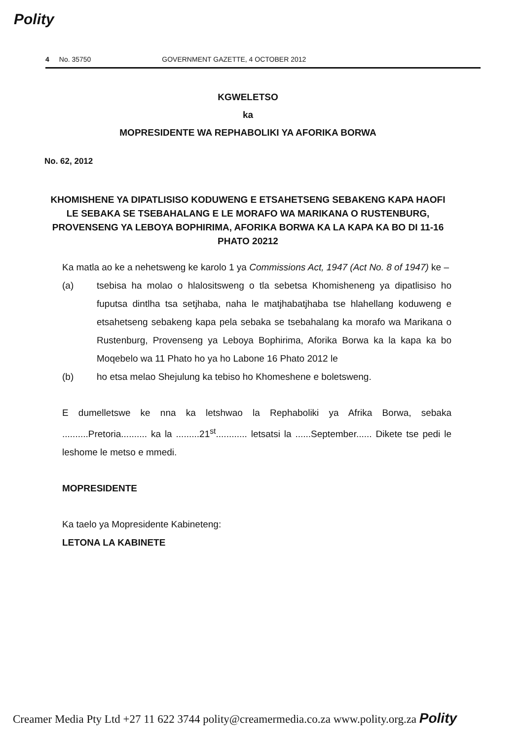Polity
4 No. 35750 GOVERNMENT GAZETTE, 4 OCTOBER 2012
KGWELETSO
ka
MOPRESIDENTE WA REPHABOLIKI YA AFORIKA BORWA
No. 62, 2012
KHOMISHENE YA DIPATLISISO KODUWENG E ETSAHETSENG SEBAKENG KAPA HAOFI LE SEBAKA SE TSEBAHALANG E LE MORAFO WA MARIKANA O RUSTENBURG, PROVENSENG YA LEBOYA BOPHIRIMA, AFORIKA BORWA KA LA KAPA KA BO DI 11-16 PHATO 20212
Ka matla ao ke a nehetsweng ke karolo 1 ya Commissions Act, 1947 (Act No. 8 of 1947) ke –
(a) tsebisa ha molao o hlalositsweng o tla sebetsa Khomisheneng ya dipatlisiso ho fuputsa dintlha tsa setjhaba, naha le matjhabatjhaba tse hlahellang koduweng e etsahetseng sebakeng kapa pela sebaka se tsebahalang ka morafo wa Marikana o Rustenburg, Provenseng ya Leboya Bophirima, Aforika Borwa ka la kapa ka bo Moqebelo wa 11 Phato ho ya ho Labone 16 Phato 2012 le
(b) ho etsa melao Shejulung ka tebiso ho Khomeshene e boletsweng.
E dumelletswe ke nna ka letshwao la Rephaboliki ya Afrika Borwa, sebaka ..........Pretoria.......... ka la .........21<sup>st</sup>............ letsatsi la ......September...... Dikete tse pedi le leshome le metso e mmedi.
MOPRESIDENTE
Ka taelo ya Mopresidente Kabineteng:
LETONA LA KABINETE
Creamer Media Pty Ltd +27 11 622 3744 polity@creamermedia.co.za www.polity.org.za Polity